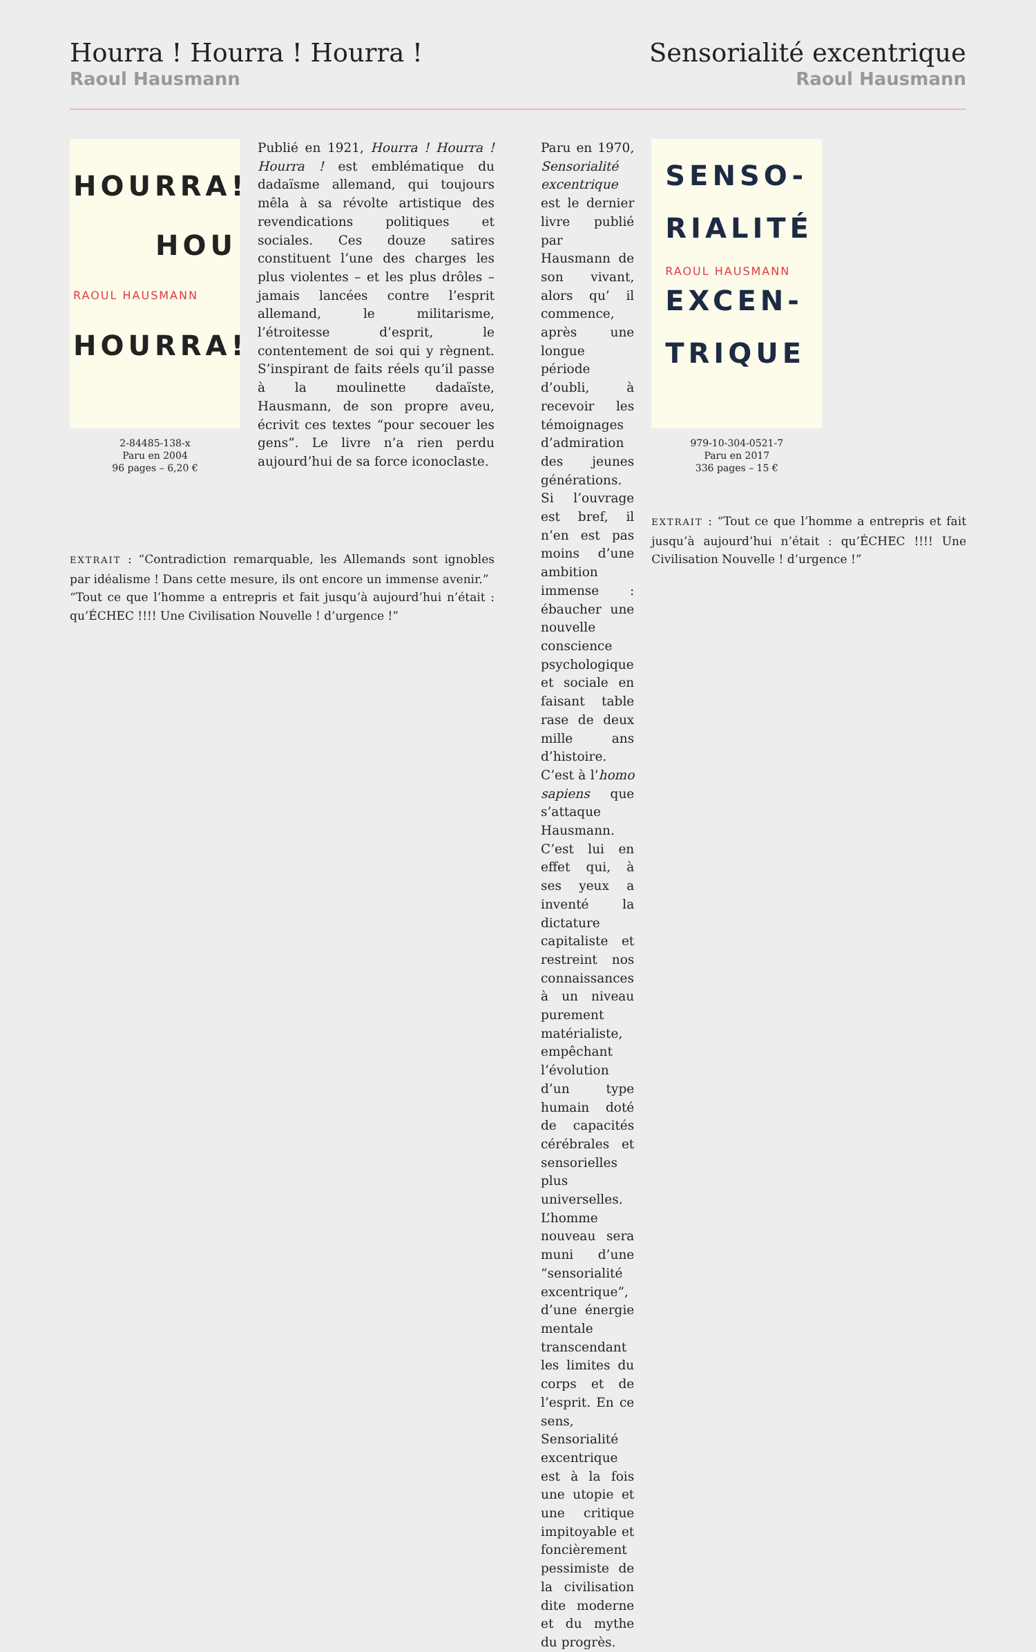Hourra ! Hourra ! Hourra !
Raoul Hausmann
Sensorialité excentrique
Raoul Hausmann
HOURRA!
HOU
RAOUL HAUSMANN
HOURRA!
2-84485-138-x
Paru en 2004
96 pages – 6,20 €
Publié en 1921, Hourra ! Hourra ! Hourra ! est emblématique du dadaïsme allemand, qui toujours mêla à sa révolte artistique des revendications politiques et sociales. Ces douze satires constituent l’une des charges les plus violentes – et les plus drôles – jamais lancées contre l’esprit allemand, le militarisme, l’étroitesse d’esprit, le contentement de soi qui y règnent. S’inspirant de faits réels qu’il passe à la moulinette dadaïste, Hausmann, de son propre aveu, écrivit ces textes “pour secouer les gens”. Le livre n’a rien perdu aujourd’hui de sa force iconoclaste.
EXTRAIT : “Contradiction remarquable, les Allemands sont ignobles par idéalisme ! Dans cette mesure, ils ont encore un immense avenir.”
“Tout ce que l’homme a entrepris et fait jusqu’à aujourd’hui n’était : qu’ÉCHEC !!!! Une Civilisation Nouvelle ! d’urgence !”
Paru en 1970, Sensorialité excentrique est le dernier livre publié par Hausmann de son vivant, alors qu’ il commence, après une longue période d’oubli, à recevoir les témoignages d’admiration des jeunes générations. Si l’ouvrage est bref, il n’en est pas moins d’une ambition immense : ébaucher une nouvelle conscience psychologique et sociale en faisant table rase de deux mille ans d’histoire. C’est à l’homo sapiens que s’attaque Hausmann. C’est lui en effet qui, à ses yeux a inventé la dictature capitaliste et restreint nos connaissances à un niveau purement matérialiste, empêchant l’évolution d’un type humain doté de capacités cérébrales et sensorielles plus universelles. L’homme nouveau sera muni d’une “sensorialité excentrique”, d’une énergie mentale transcendant les limites du corps et de l’esprit. En ce sens, Sensorialité excentrique est à la fois une utopie et une critique impitoyable et foncièrement pessimiste de la civilisation dite moderne et du mythe du progrès.
SENSO-
RIALITÉ
RAOUL HAUSMANN
EXCEN-
TRIQUE
979-10-304-0521-7
Paru en 2017
336 pages – 15 €
EXTRAIT : “Tout ce que l’homme a entrepris et fait jusqu’à aujourd’hui n’était : qu’ÉCHEC !!!! Une Civilisation Nouvelle ! d’urgence !”